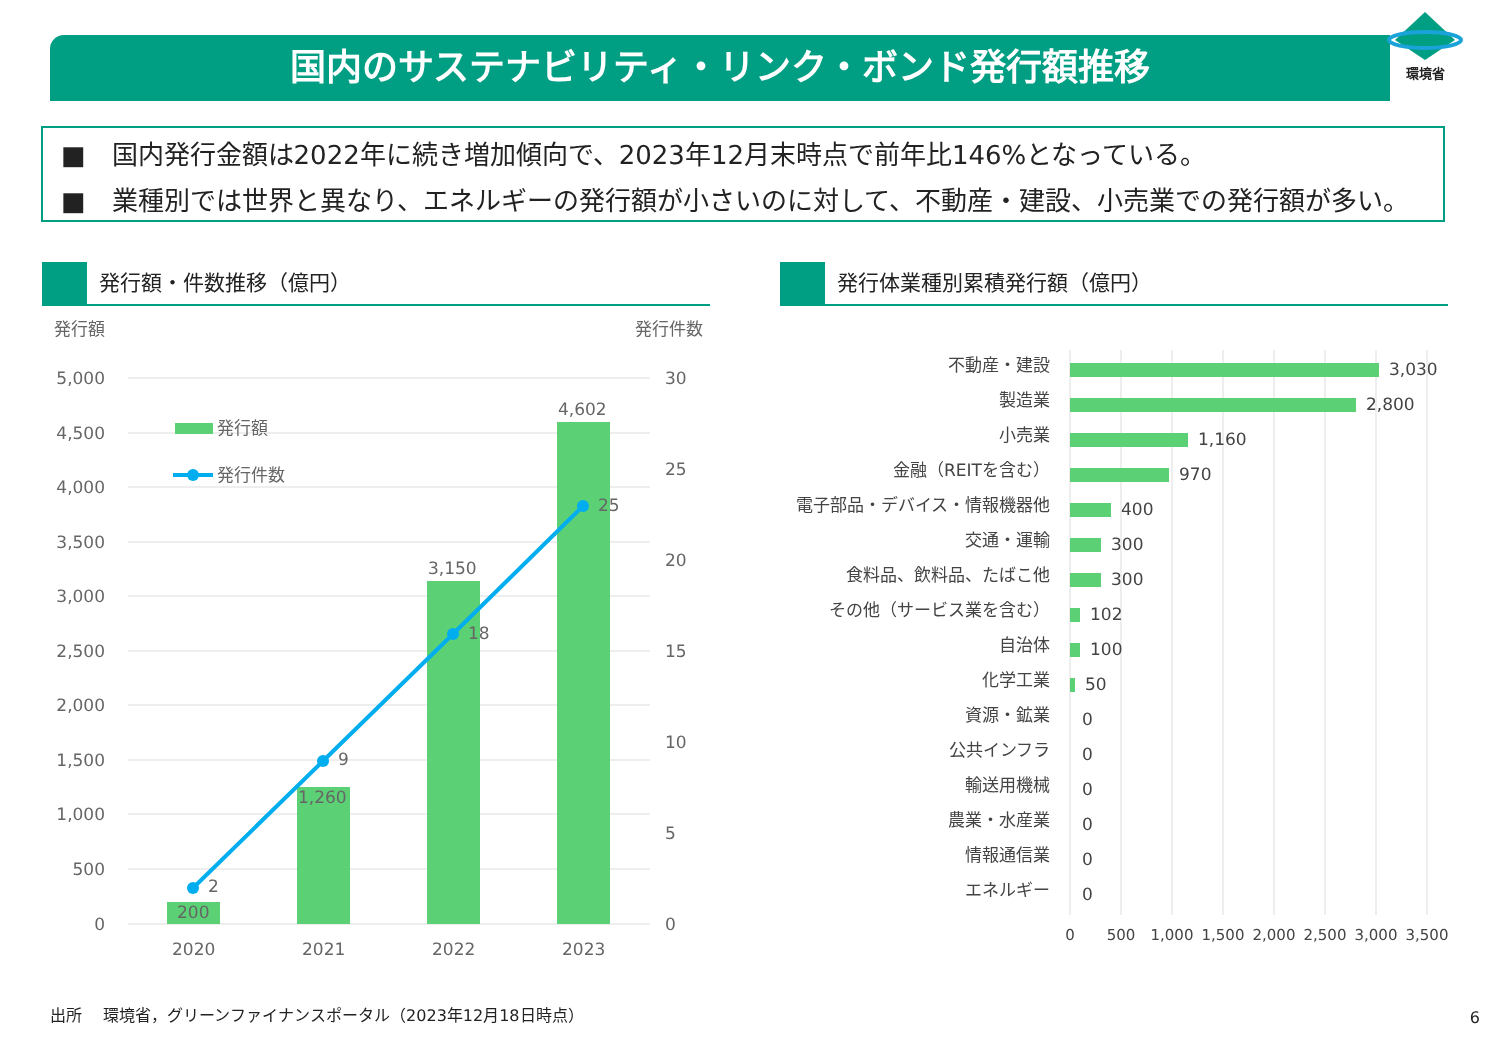国内のサステナビリティ・リンク・ボンド発行額推移
環境省
■　国内発行金額は2022年に続き増加傾向で、2023年12月末時点で前年比146%となっている。
■　業種別では世界と異なり、エネルギーの発行額が小さいのに対して、不動産・建設、小売業での発行額が多い。
発行額・件数推移（億円） 発行体業種別累積発行額（億円）
発行額
発行件数
5,000
4,500
4,000
3,500
3,000
2,500
2,000
1,500
1,000
500
0
30
25
20
15
10
5
0
発行額
発行件数
200
1,260
3,150
4,602
2
9
18
25
2020
2021
2022
2023
不動産・建設
製造業
小売業
金融（REITを含む）
電子部品・デバイス・情報機器他
交通・運輸
食料品、飲料品、たばこ他
その他（サービス業を含む）
自治体
化学工業
資源・鉱業
公共インフラ
輸送用機械
農業・水産業
情報通信業
エネルギー
3,030
2,800
1,160
970
400
300
300
102
100
50
0
0
0
0
0
0
0
500
1,000
1,500
2,000
2,500
3,000
3,500
出所　 環境省，グリーンファイナンスポータル（2023年12月18日時点）
6